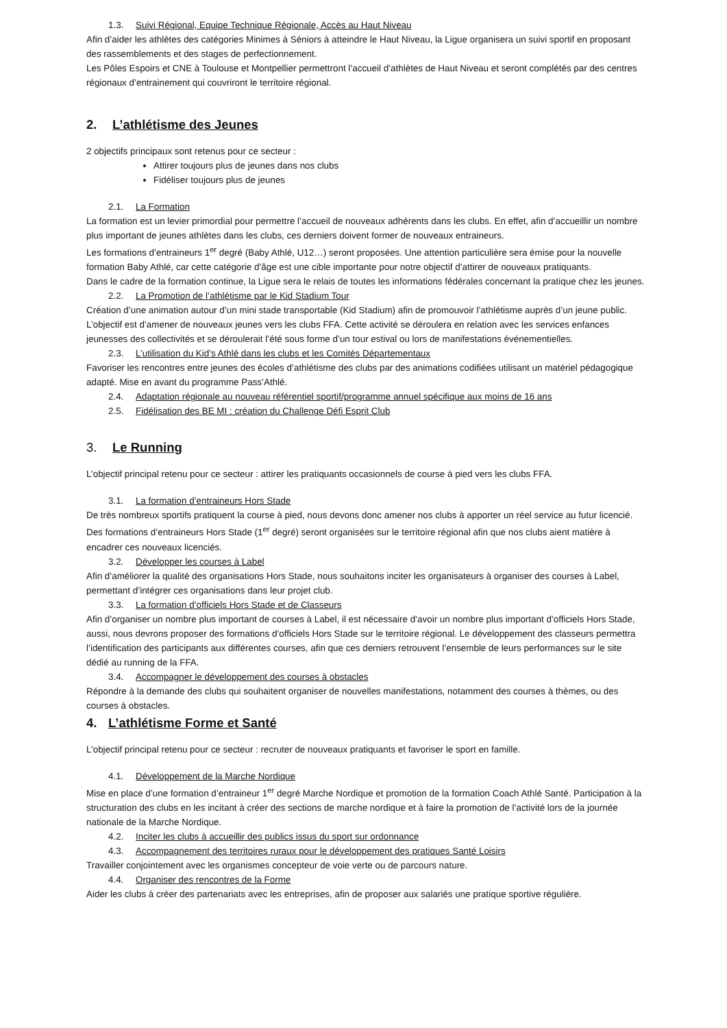1.3. Suivi Régional, Equipe Technique Régionale, Accès au Haut Niveau
Afin d’aider les athlètes des catégories Minimes à Séniors à atteindre le Haut Niveau, la Ligue organisera un suivi sportif en proposant des rassemblements et des stages de perfectionnement.
Les Pôles Espoirs et CNE à Toulouse et Montpellier permettront l’accueil d’athlètes de Haut Niveau et seront complétés par des centres régionaux d’entrainement qui couvriront le territoire régional.
2. L’athlétisme des Jeunes
2 objectifs principaux sont retenus pour ce secteur :
Attirer toujours plus de jeunes dans nos clubs
Fidéliser toujours plus de jeunes
2.1. La Formation
La formation est un levier primordial pour permettre l’accueil de nouveaux adhérents dans les clubs. En effet, afin d’accueillir un nombre plus important de jeunes athlètes dans les clubs, ces derniers doivent former de nouveaux entraineurs.
Les formations d’entraineurs 1<sup>er</sup> degré (Baby Athlé, U12…) seront proposées. Une attention particulière sera émise pour la nouvelle formation Baby Athlé, car cette catégorie d’âge est une cible importante pour notre objectif d’attirer de nouveaux pratiquants.
Dans le cadre de la formation continue, la Ligue sera le relais de toutes les informations fédérales concernant la pratique chez les jeunes.
2.2. La Promotion de l’athlétisme par le Kid Stadium Tour
Création d’une animation autour d’un mini stade transportable (Kid Stadium) afin de promouvoir l’athlétisme auprès d’un jeune public. L’objectif est d’amener de nouveaux jeunes vers les clubs FFA. Cette activité se déroulera en relation avec les services enfances jeunesses des collectivités et se déroulerait l’été sous forme d’un tour estival ou lors de manifestations événementielles.
2.3. L’utilisation du Kid’s Athlé dans les clubs et les Comités Départementaux
Favoriser les rencontres entre jeunes des écoles d’athlétisme des clubs par des animations codifiées utilisant un matériel pédagogique adapté. Mise en avant du programme Pass’Athlé.
2.4. Adaptation régionale au nouveau référentiel sportif/programme annuel spécifique aux moins de 16 ans
2.5. Fidélisation des BE MI : création du Challenge Défi Esprit Club
3. Le Running
L’objectif principal retenu pour ce secteur : attirer les pratiquants occasionnels de course à pied vers les clubs FFA.
3.1. La formation d’entraineurs Hors Stade
De très nombreux sportifs pratiquent la course à pied, nous devons donc amener nos clubs à apporter un réel service au futur licencié.
Des formations d’entraineurs Hors Stade (1<sup>er</sup> degré) seront organisées sur le territoire régional afin que nos clubs aient matière à encadrer ces nouveaux licenciés.
3.2. Développer les courses à Label
Afin d’améliorer la qualité des organisations Hors Stade, nous souhaitons inciter les organisateurs à organiser des courses à Label, permettant d’intégrer ces organisations dans leur projet club.
3.3. La formation d’officiels Hors Stade et de Classeurs
Afin d’organiser un nombre plus important de courses à Label, il est nécessaire d’avoir un nombre plus important d’officiels Hors Stade, aussi, nous devrons proposer des formations d’officiels Hors Stade sur le territoire régional. Le développement des classeurs permettra l’identification des participants aux différentes courses, afin que ces derniers retrouvent l’ensemble de leurs performances sur le site dédié au running de la FFA.
3.4. Accompagner le développement des courses à obstacles
Répondre à la demande des clubs qui souhaitent organiser de nouvelles manifestations, notamment des courses à thèmes, ou des courses à obstacles.
4. L’athlétisme Forme et Santé
L’objectif principal retenu pour ce secteur : recruter de nouveaux pratiquants et favoriser le sport en famille.
4.1. Développement de la Marche Nordique
Mise en place d’une formation d’entraineur 1<sup>er</sup> degré Marche Nordique et promotion de la formation Coach Athlé Santé. Participation à la structuration des clubs en les incitant à créer des sections de marche nordique et à faire la promotion de l’activité lors de la journée nationale de la Marche Nordique.
4.2. Inciter les clubs à accueillir des publics issus du sport sur ordonnance
4.3. Accompagnement des territoires ruraux pour le développement des pratiques Santé Loisirs
Travailler conjointement avec les organismes concepteur de voie verte ou de parcours nature.
4.4. Organiser des rencontres de la Forme
Aider les clubs à créer des partenariats avec les entreprises, afin de proposer aux salariés une pratique sportive régulière.